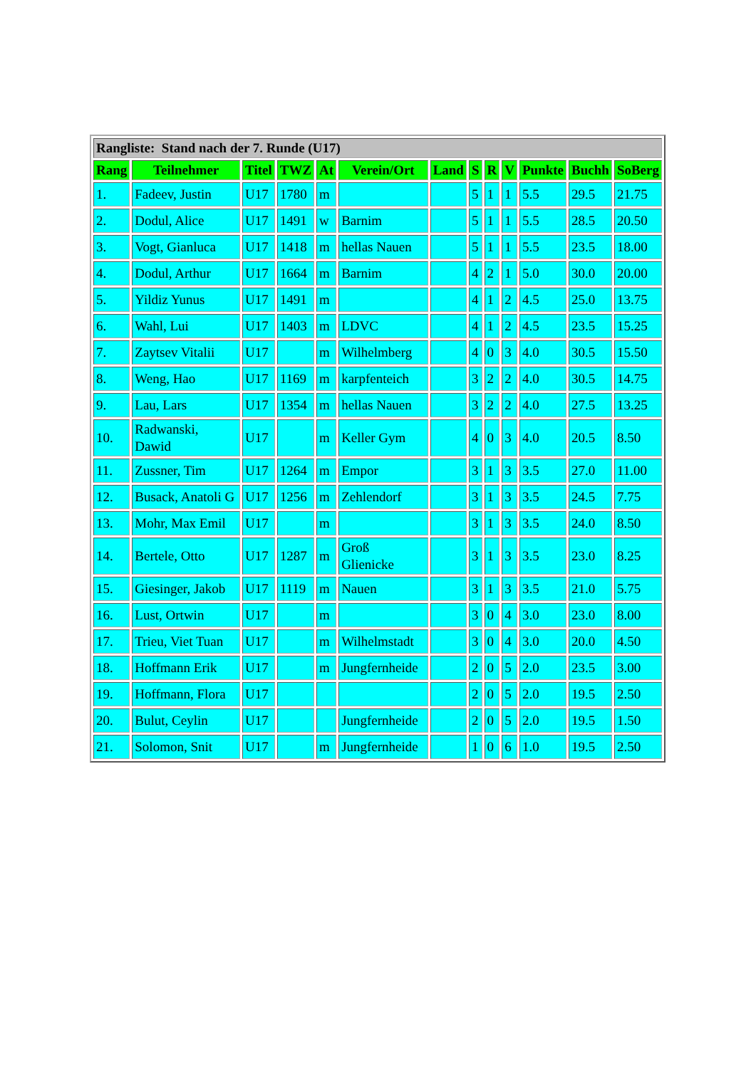| Rangliste: Stand nach der 7. Runde (U17) | | | | | | | | | | | | |
| --- | --- | --- | --- | --- | --- | --- | --- | --- | --- | --- | --- | --- |
| Rang | Teilnehmer | Titel | TWZ | At | Verein/Ort | Land | S | R | V | Punkte | Buchh | SoBerg |
| 1. | Fadeev, Justin | U17 | 1780 | m | | | 5 | 1 | 1 | 5.5 | 29.5 | 21.75 |
| 2. | Dodul, Alice | U17 | 1491 | w | Barnim | | 5 | 1 | 1 | 5.5 | 28.5 | 20.50 |
| 3. | Vogt, Gianluca | U17 | 1418 | m | hellas Nauen | | 5 | 1 | 1 | 5.5 | 23.5 | 18.00 |
| 4. | Dodul, Arthur | U17 | 1664 | m | Barnim | | 4 | 2 | 1 | 5.0 | 30.0 | 20.00 |
| 5. | Yildiz Yunus | U17 | 1491 | m | | | 4 | 1 | 2 | 4.5 | 25.0 | 13.75 |
| 6. | Wahl, Lui | U17 | 1403 | m | LDVC | | 4 | 1 | 2 | 4.5 | 23.5 | 15.25 |
| 7. | Zaytsev Vitalii | U17 | | m | Wilhelmberg | | 4 | 0 | 3 | 4.0 | 30.5 | 15.50 |
| 8. | Weng, Hao | U17 | 1169 | m | karpfenteich | | 3 | 2 | 2 | 4.0 | 30.5 | 14.75 |
| 9. | Lau, Lars | U17 | 1354 | m | hellas Nauen | | 3 | 2 | 2 | 4.0 | 27.5 | 13.25 |
| 10. | Radwanski, Dawid | U17 | | m | Keller Gym | | 4 | 0 | 3 | 4.0 | 20.5 | 8.50 |
| 11. | Zussner, Tim | U17 | 1264 | m | Empor | | 3 | 1 | 3 | 3.5 | 27.0 | 11.00 |
| 12. | Busack, Anatoli G | U17 | 1256 | m | Zehlendorf | | 3 | 1 | 3 | 3.5 | 24.5 | 7.75 |
| 13. | Mohr, Max Emil | U17 | | m | | | 3 | 1 | 3 | 3.5 | 24.0 | 8.50 |
| 14. | Bertele, Otto | U17 | 1287 | m | Groß Glienicke | | 3 | 1 | 3 | 3.5 | 23.0 | 8.25 |
| 15. | Giesinger, Jakob | U17 | 1119 | m | Nauen | | 3 | 1 | 3 | 3.5 | 21.0 | 5.75 |
| 16. | Lust, Ortwin | U17 | | m | | | 3 | 0 | 4 | 3.0 | 23.0 | 8.00 |
| 17. | Trieu, Viet Tuan | U17 | | m | Wilhelmstadt | | 3 | 0 | 4 | 3.0 | 20.0 | 4.50 |
| 18. | Hoffmann Erik | U17 | | m | Jungfernheide | | 2 | 0 | 5 | 2.0 | 23.5 | 3.00 |
| 19. | Hoffmann, Flora | U17 | | | | | 2 | 0 | 5 | 2.0 | 19.5 | 2.50 |
| 20. | Bulut, Ceylin | U17 | | | Jungfernheide | | 2 | 0 | 5 | 2.0 | 19.5 | 1.50 |
| 21. | Solomon, Snit | U17 | | m | Jungfernheide | | 1 | 0 | 6 | 1.0 | 19.5 | 2.50 |